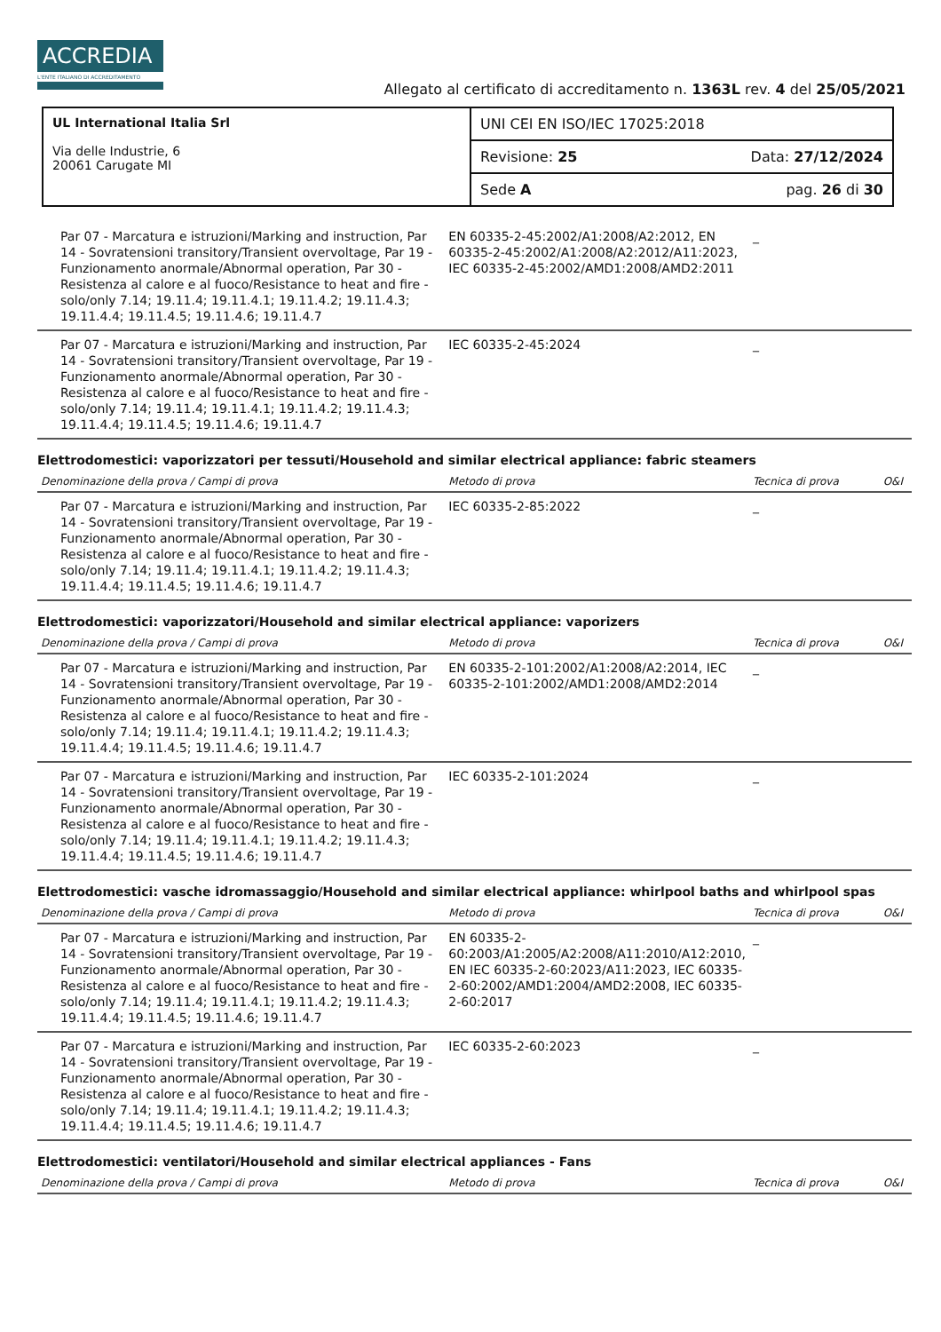ACCREDIA
L'ENTE ITALIANO DI ACCREDITAMENTO
Allegato al certificato di accreditamento n. 1363L rev. 4 del 25/05/2021
| UL International Italia Srl Via delle Industrie, 6 20061 Carugate MI | UNI CEI EN ISO/IEC 17025:2018 |
| | Revisione: 25 Data: 27/12/2024 |
| | Sede A pag. 26 di 30 |
| Par 07 - Marcatura e istruzioni/Marking and instruction, Par 14 - Sovratensioni transitory/Transient overvoltage, Par 19 - Funzionamento anormale/Abnormal operation, Par 30 - Resistenza al calore e al fuoco/Resistance to heat and fire - solo/only 7.14; 19.11.4; 19.11.4.1; 19.11.4.2; 19.11.4.3; 19.11.4.4; 19.11.4.5; 19.11.4.6; 19.11.4.7 | EN 60335-2-45:2002/A1:2008/A2:2012, EN 60335-2-45:2002/A1:2008/A2:2012/A11:2023, IEC 60335-2-45:2002/AMD1:2008/AMD2:2011 | _ | |
| Par 07 - Marcatura e istruzioni/Marking and instruction, Par 14 - Sovratensioni transitory/Transient overvoltage, Par 19 - Funzionamento anormale/Abnormal operation, Par 30 - Resistenza al calore e al fuoco/Resistance to heat and fire - solo/only 7.14; 19.11.4; 19.11.4.1; 19.11.4.2; 19.11.4.3; 19.11.4.4; 19.11.4.5; 19.11.4.6; 19.11.4.7 | IEC 60335-2-45:2024 | _ | |
| Elettrodomestici: vaporizzatori per tessuti/Household and similar electrical appliance: fabric steamers | | | |
| Denominazione della prova / Campi di prova | Metodo di prova | Tecnica di prova | O&I |
| Par 07 - Marcatura e istruzioni/Marking and instruction, Par 14 - Sovratensioni transitory/Transient overvoltage, Par 19 - Funzionamento anormale/Abnormal operation, Par 30 - Resistenza al calore e al fuoco/Resistance to heat and fire - solo/only 7.14; 19.11.4; 19.11.4.1; 19.11.4.2; 19.11.4.3; 19.11.4.4; 19.11.4.5; 19.11.4.6; 19.11.4.7 | IEC 60335-2-85:2022 | _ | |
| Elettrodomestici: vaporizzatori/Household and similar electrical appliance: vaporizers | | | |
| Denominazione della prova / Campi di prova | Metodo di prova | Tecnica di prova | O&I |
| Par 07 - Marcatura e istruzioni/Marking and instruction, Par 14 - Sovratensioni transitory/Transient overvoltage, Par 19 - Funzionamento anormale/Abnormal operation, Par 30 - Resistenza al calore e al fuoco/Resistance to heat and fire - solo/only 7.14; 19.11.4; 19.11.4.1; 19.11.4.2; 19.11.4.3; 19.11.4.4; 19.11.4.5; 19.11.4.6; 19.11.4.7 | EN 60335-2-101:2002/A1:2008/A2:2014, IEC 60335-2-101:2002/AMD1:2008/AMD2:2014 | _ | |
| Par 07 - Marcatura e istruzioni/Marking and instruction, Par 14 - Sovratensioni transitory/Transient overvoltage, Par 19 - Funzionamento anormale/Abnormal operation, Par 30 - Resistenza al calore e al fuoco/Resistance to heat and fire - solo/only 7.14; 19.11.4; 19.11.4.1; 19.11.4.2; 19.11.4.3; 19.11.4.4; 19.11.4.5; 19.11.4.6; 19.11.4.7 | IEC 60335-2-101:2024 | _ | |
| Elettrodomestici: vasche idromassaggio/Household and similar electrical appliance: whirlpool baths and whirlpool spas | | | |
| Denominazione della prova / Campi di prova | Metodo di prova | Tecnica di prova | O&I |
| Par 07 - Marcatura e istruzioni/Marking and instruction, Par 14 - Sovratensioni transitory/Transient overvoltage, Par 19 - Funzionamento anormale/Abnormal operation, Par 30 - Resistenza al calore e al fuoco/Resistance to heat and fire - solo/only 7.14; 19.11.4; 19.11.4.1; 19.11.4.2; 19.11.4.3; 19.11.4.4; 19.11.4.5; 19.11.4.6; 19.11.4.7 | EN 60335-2-60:2003/A1:2005/A2:2008/A11:2010/A12:2010, EN IEC 60335-2-60:2023/A11:2023, IEC 60335-2-60:2002/AMD1:2004/AMD2:2008, IEC 60335-2-60:2017 | _ | |
| Par 07 - Marcatura e istruzioni/Marking and instruction, Par 14 - Sovratensioni transitory/Transient overvoltage, Par 19 - Funzionamento anormale/Abnormal operation, Par 30 - Resistenza al calore e al fuoco/Resistance to heat and fire - solo/only 7.14; 19.11.4; 19.11.4.1; 19.11.4.2; 19.11.4.3; 19.11.4.4; 19.11.4.5; 19.11.4.6; 19.11.4.7 | IEC 60335-2-60:2023 | _ | |
| Elettrodomestici: ventilatori/Household and similar electrical appliances - Fans | | | |
| Denominazione della prova / Campi di prova | Metodo di prova | Tecnica di prova | O&I |